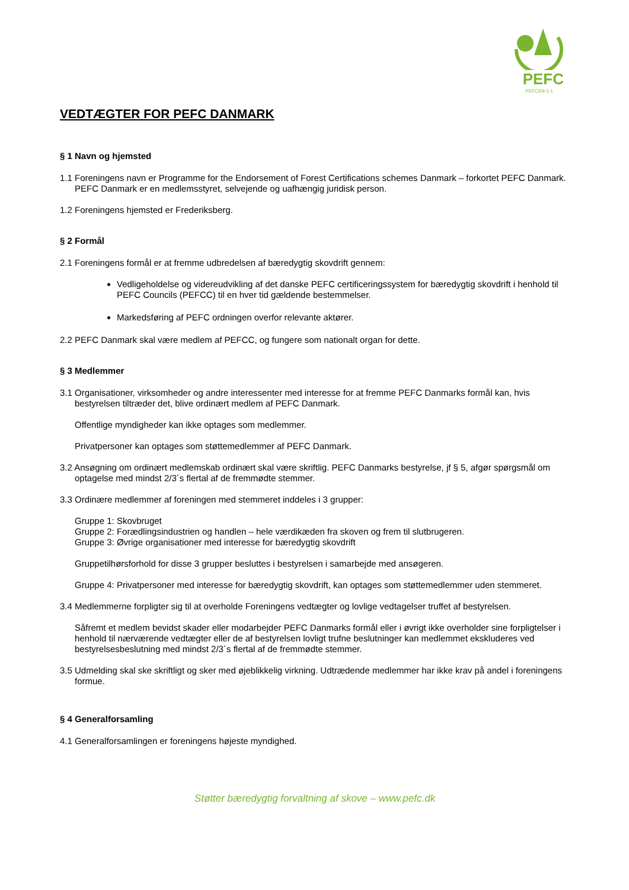PEFC
PEFC/09-1-1
VEDTÆGTER FOR PEFC DANMARK
§ 1 Navn og hjemsted
1.1 Foreningens navn er Programme for the Endorsement of Forest Certifications schemes Danmark – forkortet PEFC Danmark. PEFC Danmark er en medlemsstyret, selvejende og uafhængig juridisk person.
1.2 Foreningens hjemsted er Frederiksberg.
§ 2 Formål
2.1 Foreningens formål er at fremme udbredelsen af bæredygtig skovdrift gennem:
Vedligeholdelse og videreudvikling af det danske PEFC certificeringssystem for bæredygtig skovdrift i henhold til PEFC Councils (PEFCC) til en hver tid gældende bestemmelser.
Markedsføring af PEFC ordningen overfor relevante aktører.
2.2 PEFC Danmark skal være medlem af PEFCC, og fungere som nationalt organ for dette.
§ 3 Medlemmer
3.1 Organisationer, virksomheder og andre interessenter med interesse for at fremme PEFC Danmarks formål kan, hvis bestyrelsen tiltræder det, blive ordinært medlem af PEFC Danmark.
Offentlige myndigheder kan ikke optages som medlemmer.
Privatpersoner kan optages som støttemedlemmer af PEFC Danmark.
3.2 Ansøgning om ordinært medlemskab ordinært skal være skriftlig. PEFC Danmarks bestyrelse, jf § 5, afgør spørgsmål om optagelse med mindst 2/3´s flertal af de fremmødte stemmer.
3.3 Ordinære medlemmer af foreningen med stemmeret inddeles i 3 grupper:
Gruppe 1: Skovbruget
Gruppe 2: Forædlingsindustrien og handlen – hele værdikæden fra skoven og frem til slutbrugeren.
Gruppe 3: Øvrige organisationer med interesse for bæredygtig skovdrift
Gruppetilhørsforhold for disse 3 grupper besluttes i bestyrelsen i samarbejde med ansøgeren.
Gruppe 4: Privatpersoner med interesse for bæredygtig skovdrift, kan optages som støttemedlemmer uden stemmeret.
3.4 Medlemmerne forpligter sig til at overholde Foreningens vedtægter og lovlige vedtagelser truffet af bestyrelsen.
Såfremt et medlem bevidst skader eller modarbejder PEFC Danmarks formål eller i øvrigt ikke overholder sine forpligtelser i henhold til nærværende vedtægter eller de af bestyrelsen lovligt trufne beslutninger kan medlemmet ekskluderes ved bestyrelsesbeslutning med mindst 2/3´s flertal af de fremmødte stemmer.
3.5 Udmelding skal ske skriftligt og sker med øjeblikkelig virkning. Udtrædende medlemmer har ikke krav på andel i foreningens formue.
§ 4 Generalforsamling
4.1 Generalforsamlingen er foreningens højeste myndighed.
Støtter bæredygtig forvaltning af skove – www.pefc.dk